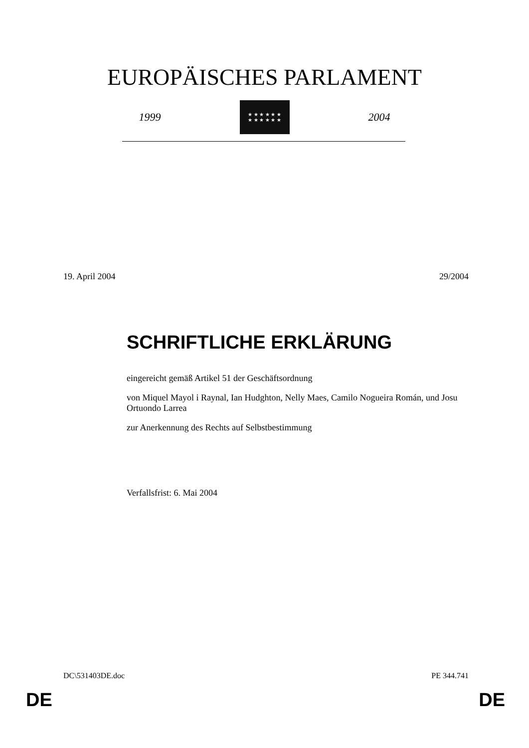EUROPÄISCHES PARLAMENT
1999
★ ★ ★ ★ ★ ★
★ ★ ★ ★ ★ ★
2004
19. April 2004 29/2004
SCHRIFTLICHE ERKLÄRUNG
eingereicht gemäß Artikel 51 der Geschäftsordnung
von Miquel Mayol i Raynal, Ian Hudghton, Nelly Maes, Camilo Nogueira Román, und Josu Ortuondo Larrea
zur Anerkennung des Rechts auf Selbstbestimmung
Verfallsfrist: 6. Mai 2004
DC\531403DE.doc PE 344.741
DE DE